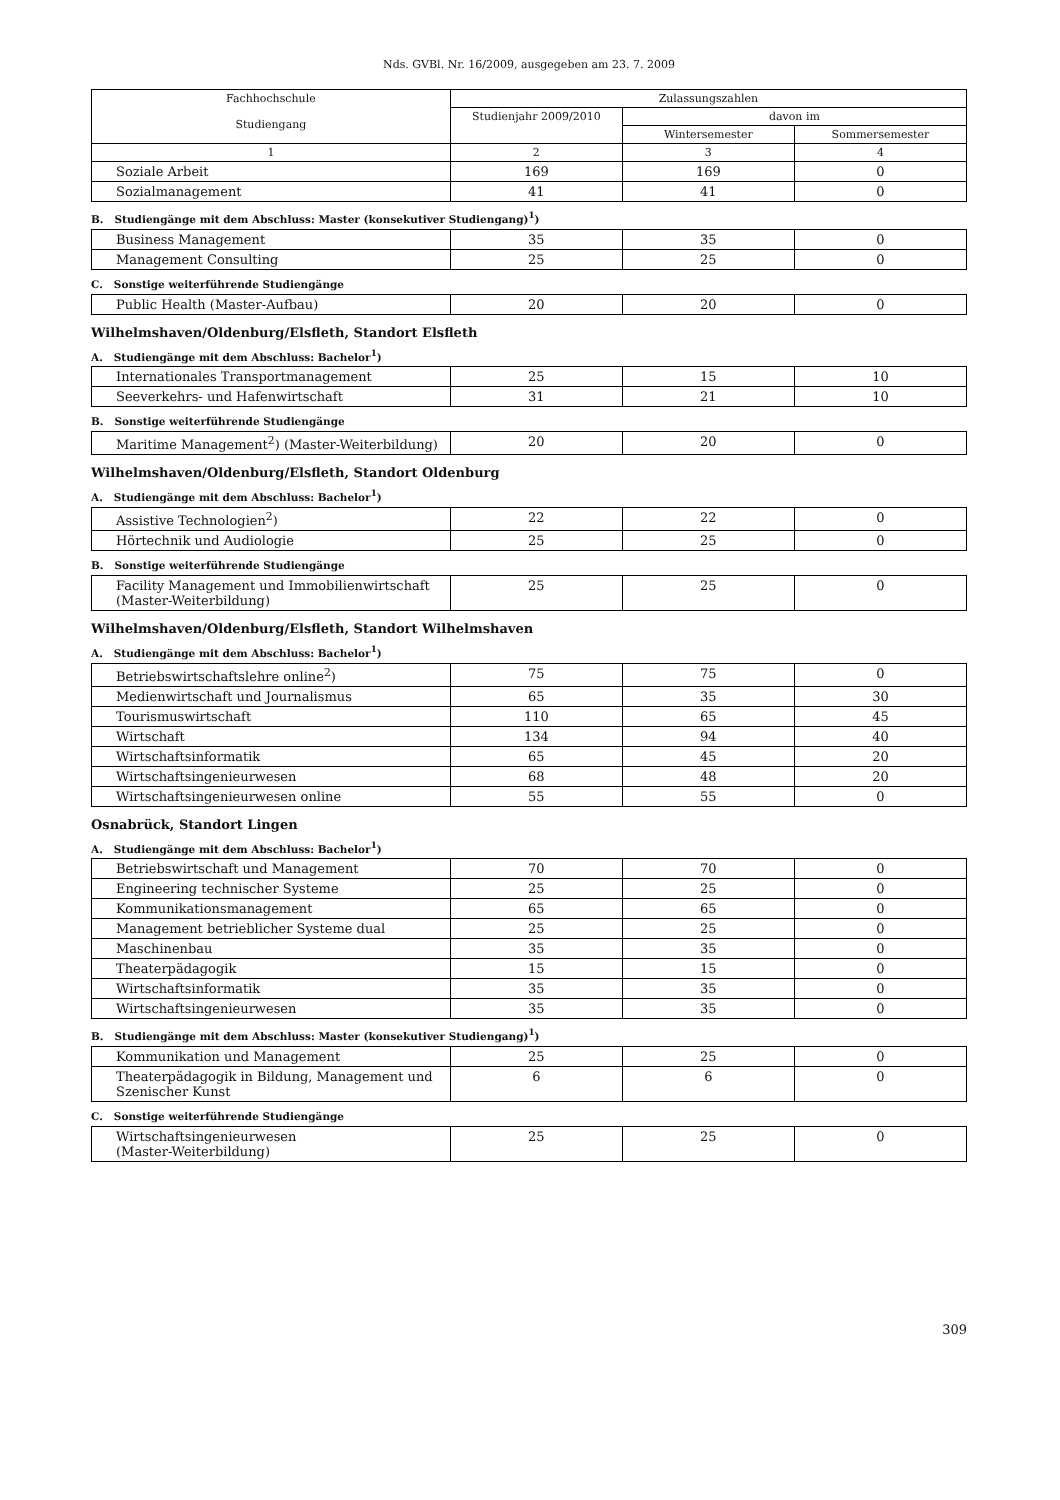Nds. GVBl. Nr. 16/2009, ausgegeben am 23. 7. 2009
| Fachhochschule Studiengang | Zulassungszahlen | | |
| --- | --- | --- | --- |
| | Studienjahr 2009/2010 | davon im | |
| | | Wintersemester | Sommersemester |
| 1 | 2 | 3 | 4 |
| Soziale Arbeit | 169 | 169 | 0 |
| Sozialmanagement | 41 | 41 | 0 |
B. Studiengänge mit dem Abschluss: Master (konsekutiver Studiengang)<sup>1</sup>)
| Business Management | 35 | 35 | 0 |
| Management Consulting | 25 | 25 | 0 |
C. Sonstige weiterführende Studiengänge
| Public Health (Master-Aufbau) | 20 | 20 | 0 |
Wilhelmshaven/Oldenburg/Elsfleth, Standort Elsfleth
A. Studiengänge mit dem Abschluss: Bachelor<sup>1</sup>)
| Internationales Transportmanagement | 25 | 15 | 10 |
| Seeverkehrs- und Hafenwirtschaft | 31 | 21 | 10 |
B. Sonstige weiterführende Studiengänge
| Maritime Management<sup>2</sup>) (Master-Weiterbildung) | 20 | 20 | 0 |
Wilhelmshaven/Oldenburg/Elsfleth, Standort Oldenburg
A. Studiengänge mit dem Abschluss: Bachelor<sup>1</sup>)
| Assistive Technologien<sup>2</sup>) | 22 | 22 | 0 |
| Hörtechnik und Audiologie | 25 | 25 | 0 |
B. Sonstige weiterführende Studiengänge
| Facility Management und Immobilienwirtschaft (Master-Weiterbildung) | 25 | 25 | 0 |
Wilhelmshaven/Oldenburg/Elsfleth, Standort Wilhelmshaven
A. Studiengänge mit dem Abschluss: Bachelor<sup>1</sup>)
| Betriebswirtschaftslehre online<sup>2</sup>) | 75 | 75 | 0 |
| Medienwirtschaft und Journalismus | 65 | 35 | 30 |
| Tourismuswirtschaft | 110 | 65 | 45 |
| Wirtschaft | 134 | 94 | 40 |
| Wirtschaftsinformatik | 65 | 45 | 20 |
| Wirtschaftsingenieurwesen | 68 | 48 | 20 |
| Wirtschaftsingenieurwesen online | 55 | 55 | 0 |
Osnabrück, Standort Lingen
A. Studiengänge mit dem Abschluss: Bachelor<sup>1</sup>)
| Betriebswirtschaft und Management | 70 | 70 | 0 |
| Engineering technischer Systeme | 25 | 25 | 0 |
| Kommunikationsmanagement | 65 | 65 | 0 |
| Management betrieblicher Systeme dual | 25 | 25 | 0 |
| Maschinenbau | 35 | 35 | 0 |
| Theaterpädagogik | 15 | 15 | 0 |
| Wirtschaftsinformatik | 35 | 35 | 0 |
| Wirtschaftsingenieurwesen | 35 | 35 | 0 |
B. Studiengänge mit dem Abschluss: Master (konsekutiver Studiengang)<sup>1</sup>)
| Kommunikation und Management | 25 | 25 | 0 |
| Theaterpädagogik in Bildung, Management und Szenischer Kunst | 6 | 6 | 0 |
C. Sonstige weiterführende Studiengänge
| Wirtschaftsingenieurwesen (Master-Weiterbildung) | 25 | 25 | 0 |
309